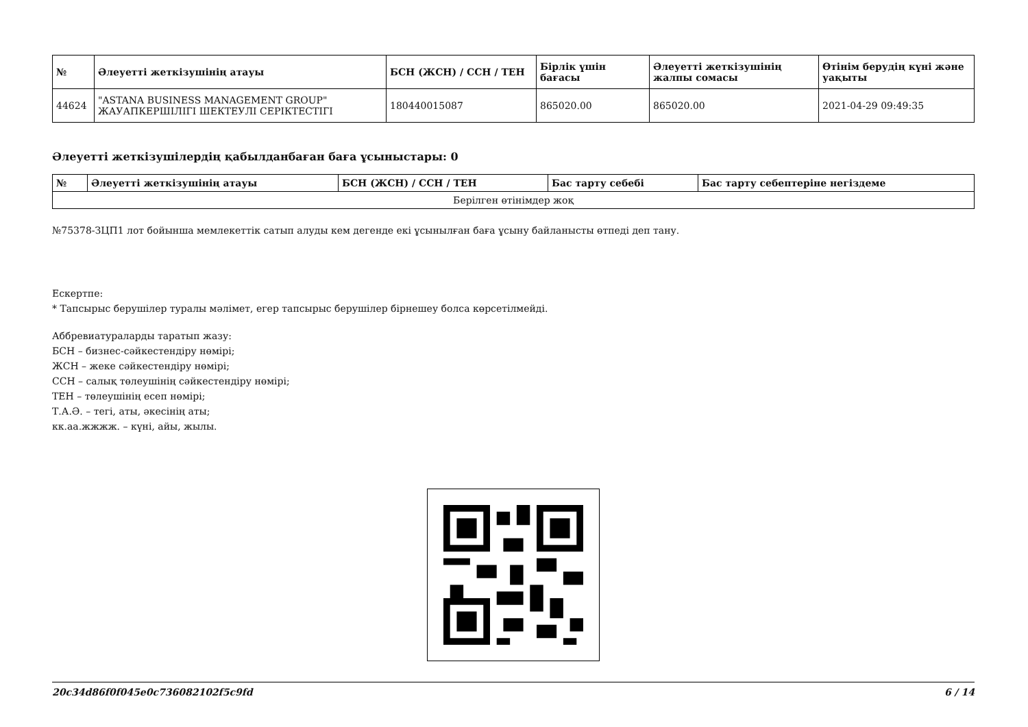| № | Әлеуетті жеткізушінің атауы | БСН (ЖСН) / ССН / ТЕН | Бірлік үшін бағасы | Әлеуетті жеткізушінің жалпы сомасы | Өтінім берудің күні және уақыты |
| --- | --- | --- | --- | --- | --- |
| 44624 | "ASTANA BUSINESS MANAGEMENT GROUP" ЖАУАПКЕРШІЛІГІ ШЕКТЕУЛІ СЕРІКТЕСТІГІ | 180440015087 | 865020.00 | 865020.00 | 2021-04-29 09:49:35 |
Әлеуетті жеткізушілердің қабылданбаған баға ұсыныстары: 0
| № | Әлеуетті жеткізушінің атауы | БСН (ЖСН) / ССН / ТЕН | Бас тарту себебі | Бас тарту себептеріне негіздеме |
| --- | --- | --- | --- | --- |
| Берілген өтінімдер жоқ | | | | |
№75378-ЗЦП1 лот бойынша мемлекеттік сатып алуды кем дегенде екі ұсынылған баға ұсыну байланысты өтпеді деп тану.
Ескертпе:
* Тапсырыс берушілер туралы мәлімет, егер тапсырыс берушілер бірнешеу болса көрсетілмейді.
Аббревиатураларды таратып жазу:
БСН – бизнес-сәйкестендіру нөмірі;
ЖСН – жеке сәйкестендіру нөмірі;
ССН – салық төлеушінің сәйкестендіру нөмірі;
ТЕН – төлеушінің есеп нөмірі;
Т.А.Ә. – тегі, аты, әкесінің аты;
кк.аа.жжжж. – күні, айы, жылы.
20c34d86f0f045e0c736082102f5c9fd 6 / 14